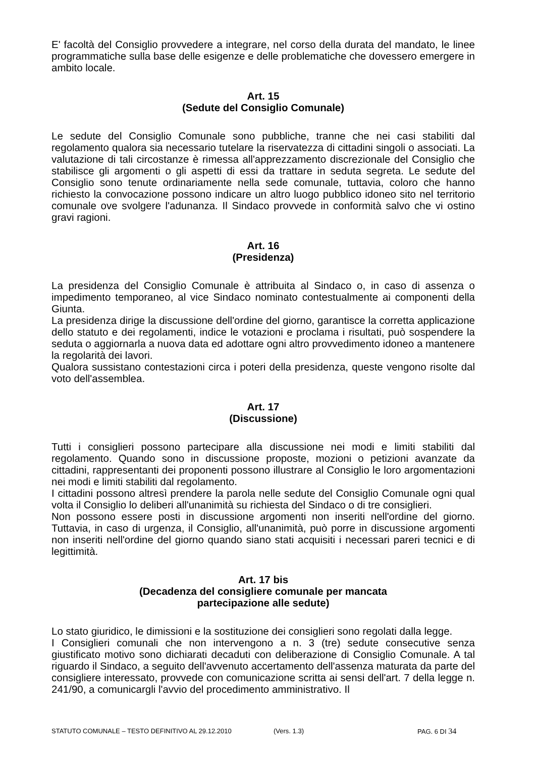E' facoltà del Consiglio provvedere a integrare, nel corso della durata del mandato, le linee programmatiche sulla base delle esigenze e delle problematiche che dovessero emergere in ambito locale.
Art. 15
(Sedute del Consiglio Comunale)
Le sedute del Consiglio Comunale sono pubbliche, tranne che nei casi stabiliti dal regolamento qualora sia necessario tutelare la riservatezza di cittadini singoli o associati. La valutazione di tali circostanze è rimessa all'apprezzamento discrezionale del Consiglio che stabilisce gli argomenti o gli aspetti di essi da trattare in seduta segreta. Le sedute del Consiglio sono tenute ordinariamente nella sede comunale, tuttavia, coloro che hanno richiesto la convocazione possono indicare un altro luogo pubblico idoneo sito nel territorio comunale ove svolgere l'adunanza. Il Sindaco provvede in conformità salvo che vi ostino gravi ragioni.
Art. 16
(Presidenza)
La presidenza del Consiglio Comunale è attribuita al Sindaco o, in caso di assenza o impedimento temporaneo, al vice Sindaco nominato contestualmente ai componenti della Giunta.
La presidenza dirige la discussione dell'ordine del giorno, garantisce la corretta applicazione dello statuto e dei regolamenti, indice le votazioni e proclama i risultati, può sospendere la seduta o aggiornarla a nuova data ed adottare ogni altro provvedimento idoneo a mantenere la regolarità dei lavori.
Qualora sussistano contestazioni circa i poteri della presidenza, queste vengono risolte dal voto dell'assemblea.
Art. 17
(Discussione)
Tutti i consiglieri possono partecipare alla discussione nei modi e limiti stabiliti dal regolamento. Quando sono in discussione proposte, mozioni o petizioni avanzate da cittadini, rappresentanti dei proponenti possono illustrare al Consiglio le loro argomentazioni nei modi e limiti stabiliti dal regolamento.
I cittadini possono altresì prendere la parola nelle sedute del Consiglio Comunale ogni qual volta il Consiglio lo deliberi all'unanimità su richiesta del Sindaco o di tre consiglieri.
Non possono essere posti in discussione argomenti non inseriti nell'ordine del giorno. Tuttavia, in caso di urgenza, il Consiglio, all'unanimità, può porre in discussione argomenti non inseriti nell'ordine del giorno quando siano stati acquisiti i necessari pareri tecnici e di legittimità.
Art. 17 bis
(Decadenza del consigliere comunale per mancata
partecipazione alle sedute)
Lo stato giuridico, le dimissioni e la sostituzione dei consiglieri sono regolati dalla legge.
I Consiglieri comunali che non intervengono a n. 3 (tre) sedute consecutive senza giustificato motivo sono dichiarati decaduti con deliberazione di Consiglio Comunale. A tal riguardo il Sindaco, a seguito dell'avvenuto accertamento dell'assenza maturata da parte del consigliere interessato, provvede con comunicazione scritta ai sensi dell'art. 7 della legge n. 241/90, a comunicargli l'avvio del procedimento amministrativo. Il
STATUTO COMUNALE – TESTO DEFINITIVO AL 29.12.2010 (Vers. 1.3) PAG. 6 DI 34